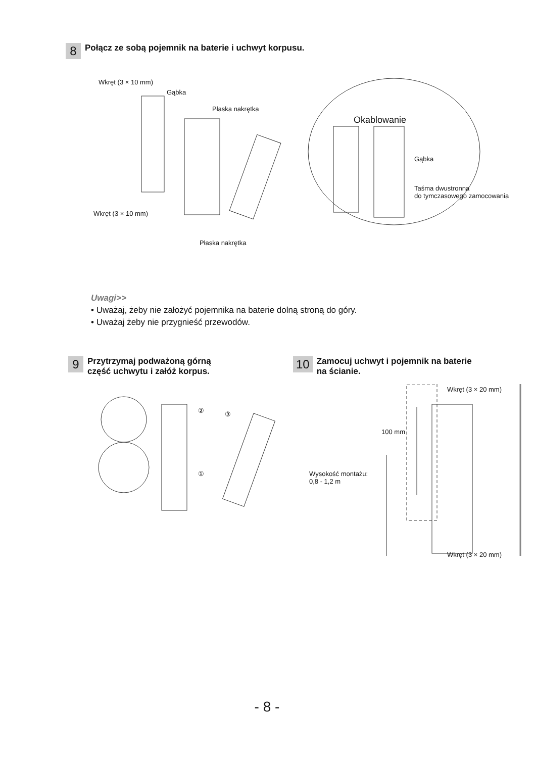8 Połącz ze sobą pojemnik na baterie i uchwyt korpusu.
Wkręt (3 × 10 mm)
Gąbka
Płaska nakrętka
Okablowanie
Gąbka
Taśma dwustronna
do tymczasowego zamocowania
Wkręt (3 × 10 mm)
Płaska nakrętka
Uwagi>>
• Uważaj, żeby nie założyć pojemnika na baterie dolną stroną do góry.
• Uważaj żeby nie przygnieść przewodów.
9 Przytrzymaj podważoną górną
część uchwytu i załóż korpus.
10 Zamocuj uchwyt i pojemnik na baterie
na ścianie.
② ③
①
Wkręt (3 × 20 mm)
100 mm
Wysokość montażu:
0,8 - 1,2 m
Wkręt (3 × 20 mm)
- 8 -